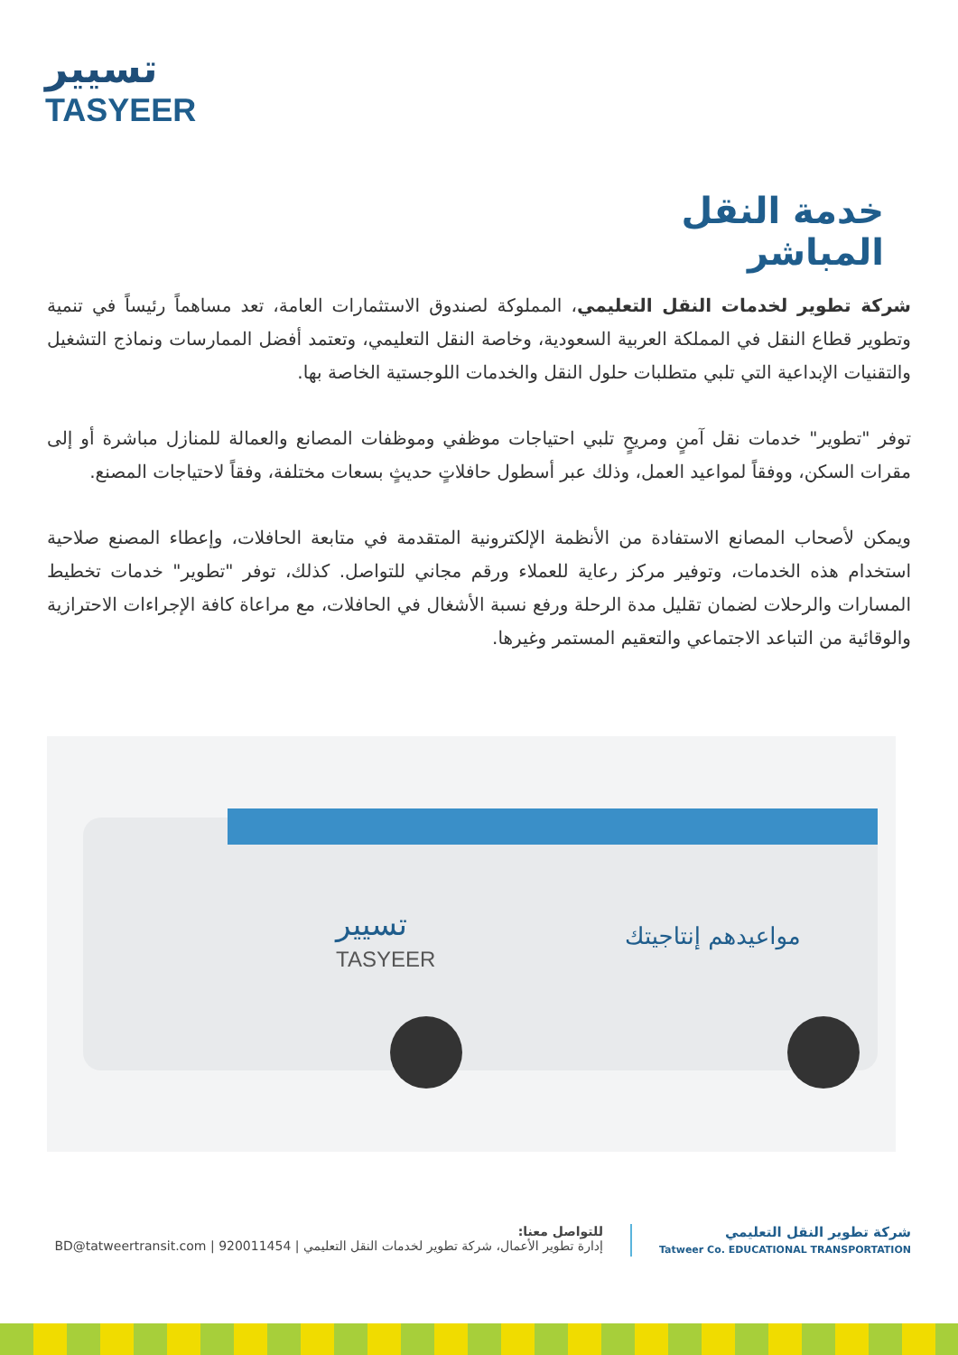تسيير
TASYEER
خدمة النقل المباشر
شركة تطوير لخدمات النقل التعليمي، المملوكة لصندوق الاستثمارات العامة، تعد مساهماً رئيساً في تنمية وتطوير قطاع النقل في المملكة العربية السعودية، وخاصة النقل التعليمي، وتعتمد أفضل الممارسات ونماذج التشغيل والتقنيات الإبداعية التي تلبي متطلبات حلول النقل والخدمات اللوجستية الخاصة بها.
توفر "تطوير" خدمات نقل آمنٍ ومريحٍ تلبي احتياجات موظفي وموظفات المصانع والعمالة للمنازل مباشرة أو إلى مقرات السكن، ووفقاً لمواعيد العمل، وذلك عبر أسطول حافلاتٍ حديثٍ بسعات مختلفة، وفقاً لاحتياجات المصنع.
ويمكن لأصحاب المصانع الاستفادة من الأنظمة الإلكترونية المتقدمة في متابعة الحافلات، وإعطاء المصنع صلاحية استخدام هذه الخدمات، وتوفير مركز رعاية للعملاء ورقم مجاني للتواصل. كذلك، توفر "تطوير" خدمات تخطيط المسارات والرحلات لضمان تقليل مدة الرحلة ورفع نسبة الأشغال في الحافلات، مع مراعاة كافة الإجراءات الاحترازية والوقائية من التباعد الاجتماعي والتعقيم المستمر وغيرها.
تسيير
TASYEER
مواعيدهم إنتاجيتك
شركة تطوير النقل التعليمي
Tatweer Co. EDUCATIONAL TRANSPORTATION
للتواصل معنا:
إدارة تطوير الأعمال، شركة تطوير لخدمات النقل التعليمي | 920011454 | BD@tatweertransit.com